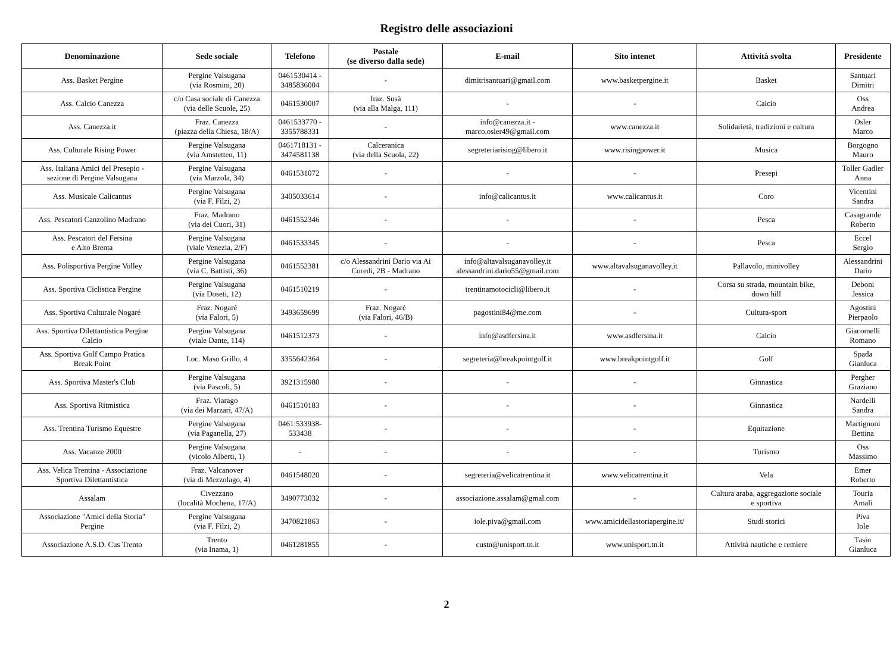Registro delle associazioni
| Denominazione | Sede sociale | Telefono | Postale (se diverso dalla sede) | E-mail | Sito intenet | Attività svolta | Presidente |
| --- | --- | --- | --- | --- | --- | --- | --- |
| Ass. Basket Pergine | Pergine Valsugana (via Rosmini, 20) | 0461530414 - 3485836004 | - | dimitrisantuari@gmail.com | www.basketpergine.it | Basket | Santuari Dimitri |
| Ass. Calcio Canezza | c/o Casa sociale di Canezza (via delle Scuole, 25) | 0461530007 | fraz. Susà (via alla Malga, 111) | - | - | Calcio | Oss Andrea |
| Ass. Canezza.it | Fraz. Canezza (piazza della Chiesa, 18/A) | 0461533770 - 3355788331 | - | info@canezza.it - marco.osler49@gmail.com | www.canezza.it | Solidarietà, tradizioni e cultura | Osler Marco |
| Ass. Culturale Rising Power | Pergine Valsugana (via Amstetten, 11) | 0461718131 - 3474581138 | Calceranica (via della Scuola, 22) | segreteriarising@libero.it | www.risingpower.it | Musica | Borgogno Mauro |
| Ass. Italiana Amici del Presepio - sezione di Pergine Valsugana | Pergine Valsugana (via Marzola, 34) | 0461531072 | - | - | - | Presepi | Toller Gadler Anna |
| Ass. Musicale Calicantus | Pergine Valsugana (via F. Filzi, 2) | 3405033614 | - | info@calicantus.it | www.calicantus.it | Coro | Vicentini Sandra |
| Ass. Pescatori Canzolino Madrano | Fraz. Madrano (via dei Cuori, 31) | 0461552346 | - | - | - | Pesca | Casagrande Roberto |
| Ass. Pescatori del Fersina e Alto Brenta | Pergine Valsugana (viale Venezia, 2/F) | 0461533345 | - | - | - | Pesca | Eccel Sergio |
| Ass. Polisportiva Pergine Volley | Pergine Valsugana (via C. Battisti, 36) | 0461552381 | c/o Alessandrini Dario via Ai Coredi, 2B - Madrano | info@altavalsuganavolley.it alessandrini.dario55@gmail.com | www.altavalsuganavolley.it | Pallavolo, minivolley | Alessandrini Dario |
| Ass. Sportiva Ciclistica Pergine | Pergine Valsugana (via Doseti, 12) | 0461510219 | - | trentinamotocicli@libero.it | - | Corsa su strada, mountain bike, down hill | Deboni Jessica |
| Ass. Sportiva Culturale Nogaré | Fraz. Nogaré (via Falori, 5) | 3493659699 | Fraz. Nogaré (via Falori, 46/B) | pagostini84@me.com | - | Cultura-sport | Agostini Pierpaolo |
| Ass. Sportiva Dilettantistica Pergine Calcio | Pergine Valsugana (viale Dante, 114) | 0461512373 | - | info@asdfersina.it | www.asdfersina.it | Calcio | Giacomelli Romano |
| Ass. Sportiva Golf Campo Pratica Break Point | Loc. Maso Grillo, 4 | 3355642364 | - | segreteria@breakpointgolf.it | www.breakpointgolf.it | Golf | Spada Gianluca |
| Ass. Sportiva Master's Club | Pergine Valsugana (via Pascoli, 5) | 3921315980 | - | - | - | Ginnastica | Pergher Graziano |
| Ass. Sportiva Ritmistica | Fraz. Viarago (via dei Marzari, 47/A) | 0461510183 | - | - | - | Ginnastica | Nardelli Sandra |
| Ass. Trentina Turismo Equestre | Pergine Valsugana (via Paganella, 27) | 0461:533938- 533438 | - | - | - | Equitazione | Martignoni Bettina |
| Ass. Vacanze 2000 | Pergine Valsugana (vicolo Alberti, 1) | - | - | - | - | Turismo | Oss Massimo |
| Ass. Velica Trentina - Associazione Sportiva Dilettantistica | Fraz. Valcanover (via di Mezzolago, 4) | 0461548020 | - | segreteria@velicatrentina.it | www.velicatrentina.it | Vela | Emer Roberto |
| Assalam | Civezzano (località Mochena, 17/A) | 3490773032 | - | associazione.assalam@gmal.com | - | Cultura araba, aggregazione sociale e sportiva | Touria Amali |
| Associazione "Amici della Storia" Pergine | Pergine Valsugana (via F. Filzi, 2) | 3470821863 | - | iole.piva@gmail.com | www.amicidellastoriapergine.it/ | Studi storici | Piva Iole |
| Associazione A.S.D. Cus Trento | Trento (via Inama, 1) | 0461281855 | - | custn@unisport.tn.it | www.unisport.tn.it | Attività nautiche e remiere | Tasin Gianluca |
2